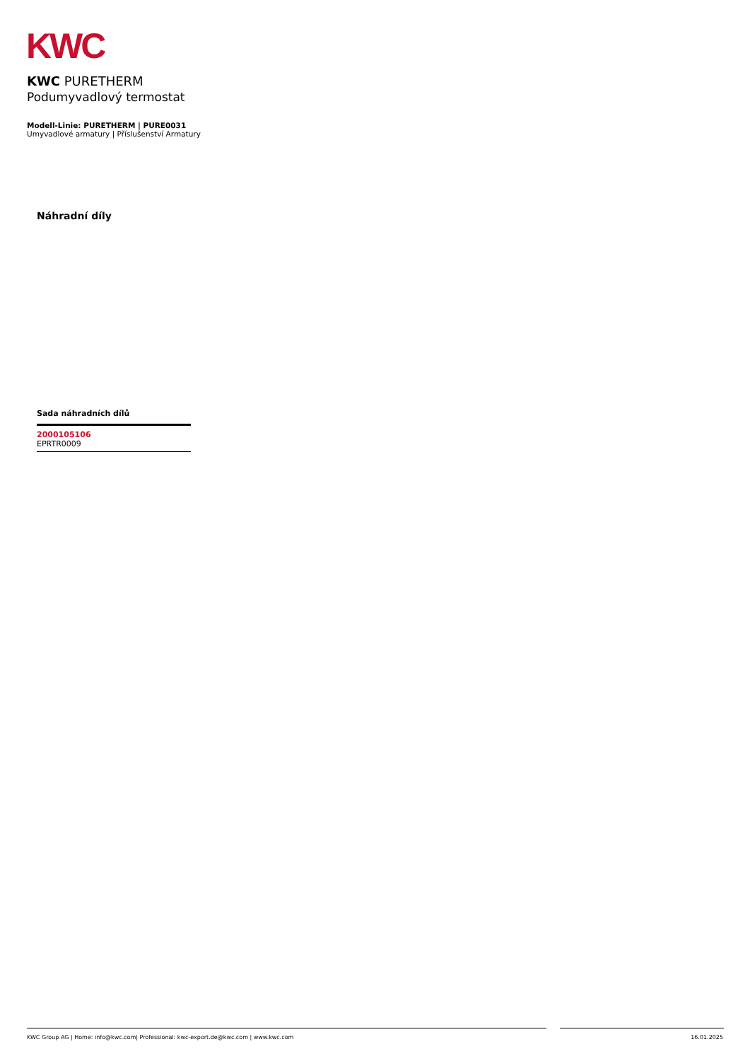KWC
KWC PURETHERM
Podumyvadlový termostat
Modell-Linie: PURETHERM | PURE0031
Umyvadlové armatury | Příslušenství Armatury
Náhradní díly
Sada náhradních dílů
2000105106
EPRTR0009
KWC Group AG | Home: info@kwc.com| Professional: kwc-export.de@kwc.com | www.kwc.com 16.01.2025